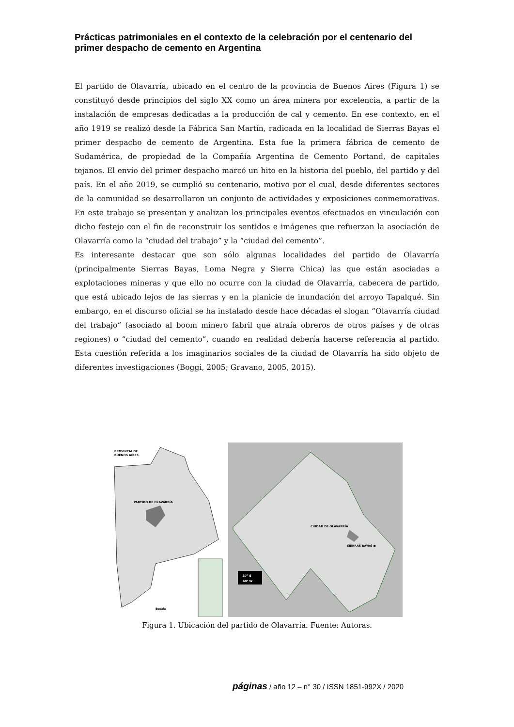Prácticas patrimoniales en el contexto de la celebración por el centenario del primer despacho de cemento en Argentina
El partido de Olavarría, ubicado en el centro de la provincia de Buenos Aires (Figura 1) se constituyó desde principios del siglo XX como un área minera por excelencia, a partir de la instalación de empresas dedicadas a la producción de cal y cemento. En ese contexto, en el año 1919 se realizó desde la Fábrica San Martín, radicada en la localidad de Sierras Bayas el primer despacho de cemento de Argentina. Esta fue la primera fábrica de cemento de Sudamérica, de propiedad de la Compañía Argentina de Cemento Portand, de capitales tejanos. El envío del primer despacho marcó un hito en la historia del pueblo, del partido y del país. En el año 2019, se cumplió su centenario, motivo por el cual, desde diferentes sectores de la comunidad se desarrollaron un conjunto de actividades y exposiciones conmemorativas. En este trabajo se presentan y analizan los principales eventos efectuados en vinculación con dicho festejo con el fin de reconstruir los sentidos e imágenes que refuerzan la asociación de Olavarría como la “ciudad del trabajo” y la “ciudad del cemento”.
Es interesante destacar que son sólo algunas localidades del partido de Olavarría (principalmente Sierras Bayas, Loma Negra y Sierra Chica) las que están asociadas a explotaciones mineras y que ello no ocurre con la ciudad de Olavarría, cabecera de partido, que está ubicado lejos de las sierras y en la planicie de inundación del arroyo Tapalqué. Sin embargo, en el discurso oficial se ha instalado desde hace décadas el slogan “Olavarría ciudad del trabajo” (asociado al boom minero fabril que atraía obreros de otros países y de otras regiones) o “ciudad del cemento”, cuando en realidad debería hacerse referencia al partido. Esta cuestión referida a los imaginarios sociales de la ciudad de Olavarría ha sido objeto de diferentes investigaciones (Boggi, 2005; Gravano, 2005, 2015).
PROVINCIA DE
BUENOS AIRES
PARTIDO DE OLAVARRÍA
Escala
CIUDAD DE OLAVARRÍA
SIERRAS BAYAS ●
37° S
60° W
Figura 1. Ubicación del partido de Olavarría. Fuente: Autoras.
páginas / año 12 – n° 30 / ISSN 1851-992X / 2020